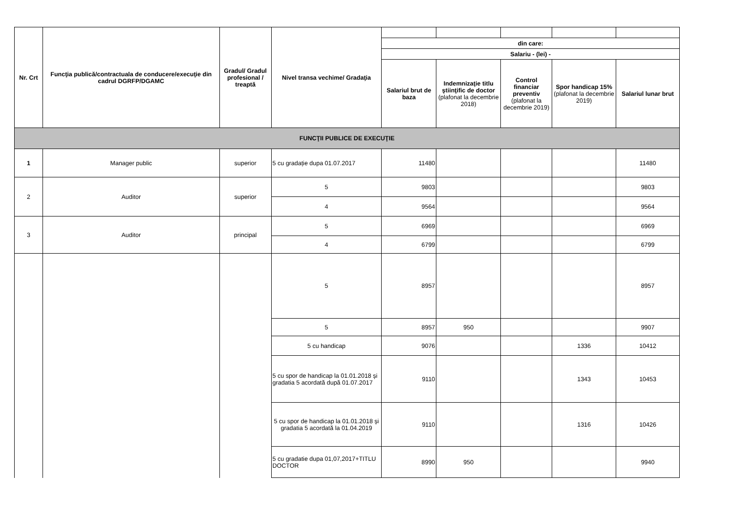| Nr. Crt | Funcţia publică/contractuala de conducere/execuţie din cadrul DGRFP/DGAMC | Gradul/ Gradul profesional / treaptă | Nivel transa vechime/ Gradaţia | | | | | |
| | | | | din care: | | | | |
| | | | | Salariu - (lei) - | | | | |
| | | | | Salariul brut de baza | Indemnizaţie titlu ştiinţific de doctor (plafonat la decembrie 2018) | Control financiar preventiv (plafonat la decembrie 2019) | Spor handicap 15% (plafonat la decembrie 2019) | Salariul lunar brut |
| FUNCŢII PUBLICE DE EXECUŢIE | | | | | | | | |
| 1 | Manager public | superior | 5 cu gradație dupa 01.07.2017 | 11480 | | | | 11480 |
| 2 | Auditor | superior | 5 | 9803 | | | | 9803 |
| | | | 4 | 9564 | | | | 9564 |
| 3 | Auditor | principal | 5 | 6969 | | | | 6969 |
| | | | 4 | 6799 | | | | 6799 |
| | | | 5 | 8957 | | | | 8957 |
| | | | 5 | 8957 | 950 | | | 9907 |
| | | | 5 cu handicap | 9076 | | | 1336 | 10412 |
| | | | 5 cu spor de handicap la 01.01.2018 și gradatia 5 acordată după 01.07.2017 | 9110 | | | 1343 | 10453 |
| | | | 5 cu spor de handicap la 01.01.2018 și gradatia 5 acordată la 01.04.2019 | 9110 | | | 1316 | 10426 |
| | | | 5 cu gradatie dupa 01,07,2017+TITLU DOCTOR | 8990 | 950 | | | 9940 |